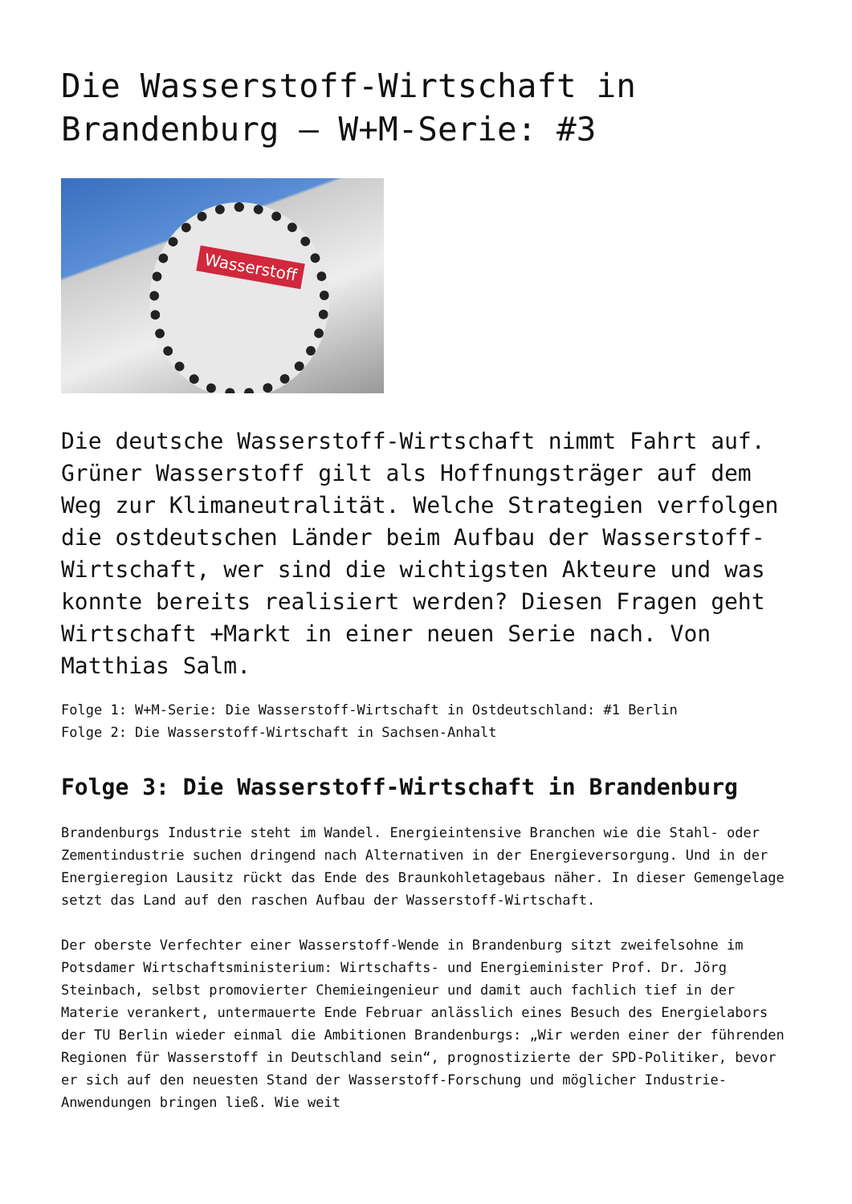Die Wasserstoff-Wirtschaft in Brandenburg – W+M-Serie: #3
Wasserstoff
Die deutsche Wasserstoff-Wirtschaft nimmt Fahrt auf. Grüner Wasserstoff gilt als Hoffnungsträger auf dem Weg zur Klimaneutralität. Welche Strategien verfolgen die ostdeutschen Länder beim Aufbau der Wasserstoff-Wirtschaft, wer sind die wichtigsten Akteure und was konnte bereits realisiert werden? Diesen Fragen geht Wirtschaft +Markt in einer neuen Serie nach. Von Matthias Salm.
Folge 1: W+M-Serie: Die Wasserstoff-Wirtschaft in Ostdeutschland: #1 Berlin
Folge 2: Die Wasserstoff-Wirtschaft in Sachsen-Anhalt
Folge 3: Die Wasserstoff-Wirtschaft in Brandenburg
Brandenburgs Industrie steht im Wandel. Energieintensive Branchen wie die Stahl- oder Zementindustrie suchen dringend nach Alternativen in der Energieversorgung. Und in der Energieregion Lausitz rückt das Ende des Braunkohletagebaus näher. In dieser Gemengelage setzt das Land auf den raschen Aufbau der Wasserstoff-Wirtschaft.
Der oberste Verfechter einer Wasserstoff-Wende in Brandenburg sitzt zweifelsohne im Potsdamer Wirtschaftsministerium: Wirtschafts- und Energieminister Prof. Dr. Jörg Steinbach, selbst promovierter Chemieingenieur und damit auch fachlich tief in der Materie verankert, untermauerte Ende Februar anlässlich eines Besuch des Energielabors der TU Berlin wieder einmal die Ambitionen Brandenburgs: „Wir werden einer der führenden Regionen für Wasserstoff in Deutschland sein“, prognostizierte der SPD-Politiker, bevor er sich auf den neuesten Stand der Wasserstoff-Forschung und möglicher Industrie-Anwendungen bringen ließ. Wie weit